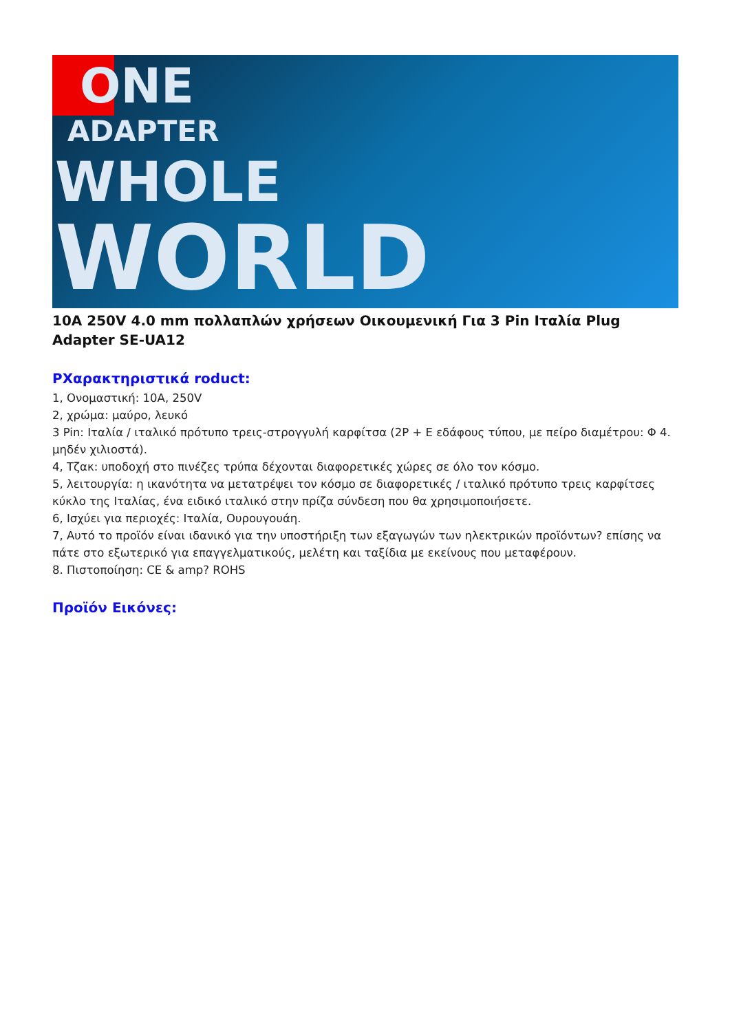ONE
ADAPTER
WHOLE
WORLD
10A 250V 4.0 mm πολλαπλών χρήσεων Οικουμενική Για 3 Pin Ιταλία Plug Adapter SE-UA12
PΧαρακτηριστικά roduct:
1, Ονομαστική: 10A, 250V
2, χρώμα: μαύρο, λευκό
3 Pin: Ιταλία / ιταλικό πρότυπο τρεις-στρογγυλή καρφίτσα (2P + E εδάφους τύπου, με πείρο διαμέτρου: Φ 4. μηδέν χιλιοστά).
4, Τζακ: υποδοχή στο πινέζες τρύπα δέχονται διαφορετικές χώρες σε όλο τον κόσμο.
5, λειτουργία: η ικανότητα να μετατρέψει τον κόσμο σε διαφορετικές / ιταλικό πρότυπο τρεις καρφίτσες κύκλο της Ιταλίας, ένα ειδικό ιταλικό στην πρίζα σύνδεση που θα χρησιμοποιήσετε.
6, Ισχύει για περιοχές: Ιταλία, Ουρουγουάη.
7, Αυτό το προϊόν είναι ιδανικό για την υποστήριξη των εξαγωγών των ηλεκτρικών προϊόντων? επίσης να πάτε στο εξωτερικό για επαγγελματικούς, μελέτη και ταξίδια με εκείνους που μεταφέρουν.
8. Πιστοποίηση: CE & amp? ROHS
Προϊόν Εικόνες: